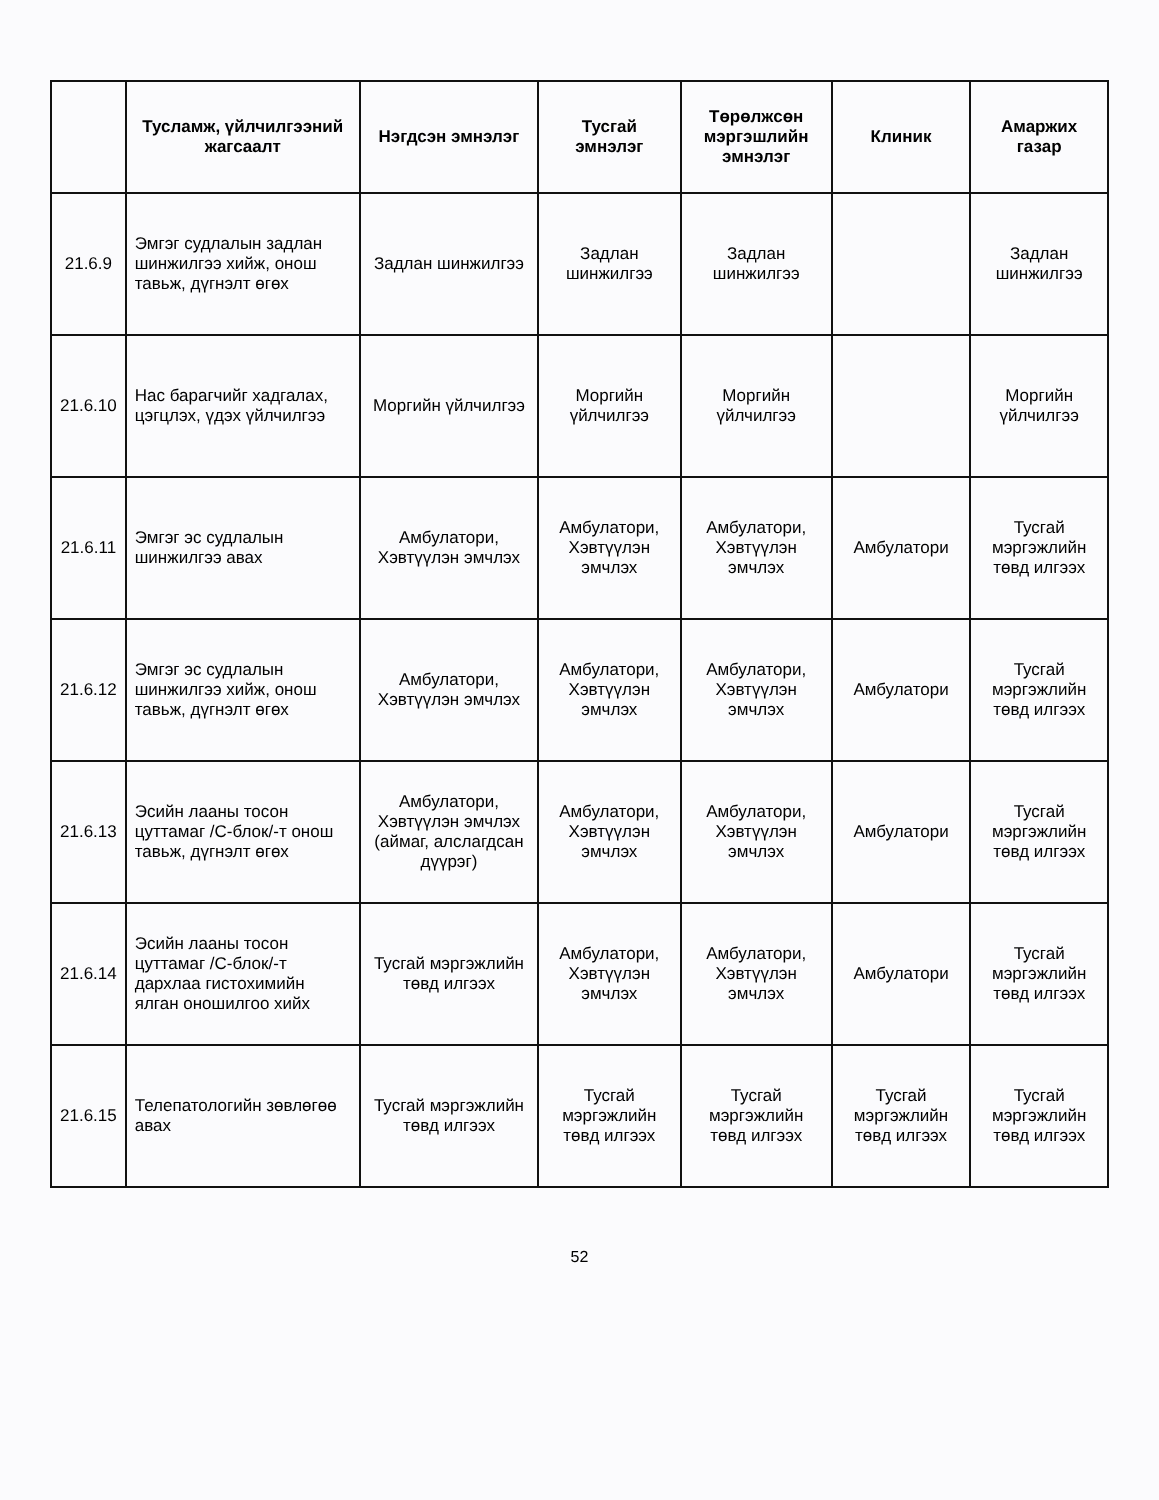| | Тусламж, үйлчилгээний жагсаалт | Нэгдсэн эмнэлэг | Тусгай эмнэлэг | Төрөлжсөн мэргэшлийн эмнэлэг | Клиник | Амаржих газар |
| --- | --- | --- | --- | --- | --- | --- |
| 21.6.9 | Эмгэг судлалын задлан шинжилгээ хийж, онош тавьж, дүгнэлт өгөх | Задлан шинжилгээ | Задлан шинжилгээ | Задлан шинжилгээ | | Задлан шинжилгээ |
| 21.6.10 | Нас барагчийг хадгалах, цэгцлэх, үдэх үйлчилгээ | Моргийн үйлчилгээ | Моргийн үйлчилгээ | Моргийн үйлчилгээ | | Моргийн үйлчилгээ |
| 21.6.11 | Эмгэг эс судлалын шинжилгээ авах | Амбулатори, Хэвтүүлэн эмчлэх | Амбулатори, Хэвтүүлэн эмчлэх | Амбулатори, Хэвтүүлэн эмчлэх | Амбулатори | Тусгай мэргэжлийн төвд илгээх |
| 21.6.12 | Эмгэг эс судлалын шинжилгээ хийж, онош тавьж, дүгнэлт өгөх | Амбулатори, Хэвтүүлэн эмчлэх | Амбулатори, Хэвтүүлэн эмчлэх | Амбулатори, Хэвтүүлэн эмчлэх | Амбулатори | Тусгай мэргэжлийн төвд илгээх |
| 21.6.13 | Эсийн лааны тосон цуттамаг /С-блок/-т онош тавьж, дүгнэлт өгөх | Амбулатори, Хэвтүүлэн эмчлэх (аймаг, алслагдсан дүүрэг) | Амбулатори, Хэвтүүлэн эмчлэх | Амбулатори, Хэвтүүлэн эмчлэх | Амбулатори | Тусгай мэргэжлийн төвд илгээх |
| 21.6.14 | Эсийн лааны тосон цуттамаг /С-блок/-т дархлаа гистохимийн ялган оношилгоо хийх | Тусгай мэргэжлийн төвд илгээх | Амбулатори, Хэвтүүлэн эмчлэх | Амбулатори, Хэвтүүлэн эмчлэх | Амбулатори | Тусгай мэргэжлийн төвд илгээх |
| 21.6.15 | Телепатологийн зөвлөгөө авах | Тусгай мэргэжлийн төвд илгээх | Тусгай мэргэжлийн төвд илгээх | Тусгай мэргэжлийн төвд илгээх | Тусгай мэргэжлийн төвд илгээх | Тусгай мэргэжлийн төвд илгээх |
52